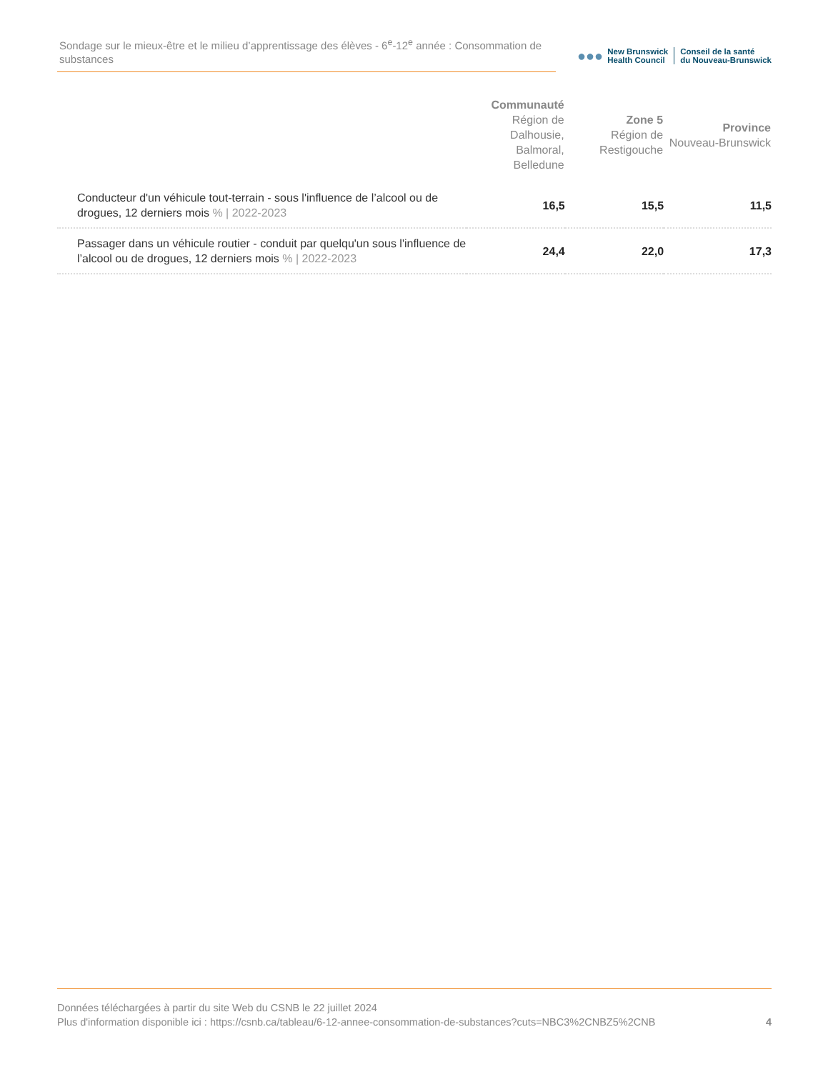Sondage sur le mieux-être et le milieu d’apprentissage des élèves - 6<sup>e</sup>-12<sup>e</sup> année : Consommation de substances
●●●
New Brunswick
Health Council
Conseil de la santé
du Nouveau-Brunswick
| | Communauté Région de Dalhousie, Balmoral, Belledune | Zone 5 Région de Restigouche | Province Nouveau-Brunswick |
| --- | --- | --- | --- |
| Conducteur d'un véhicule tout-terrain - sous l'influence de l’alcool ou de drogues, 12 derniers mois % / 2022-2023 | 16,5 | 15,5 | 11,5 |
| Passager dans un véhicule routier - conduit par quelqu'un sous l'influence de l’alcool ou de drogues, 12 derniers mois % / 2022-2023 | 24,4 | 22,0 | 17,3 |
Données téléchargées à partir du site Web du CSNB le 22 juillet 2024
Plus d'information disponible ici : https://csnb.ca/tableau/6-12-annee-consommation-de-substances?cuts=NBC3%2CNBZ5%2CNB
4